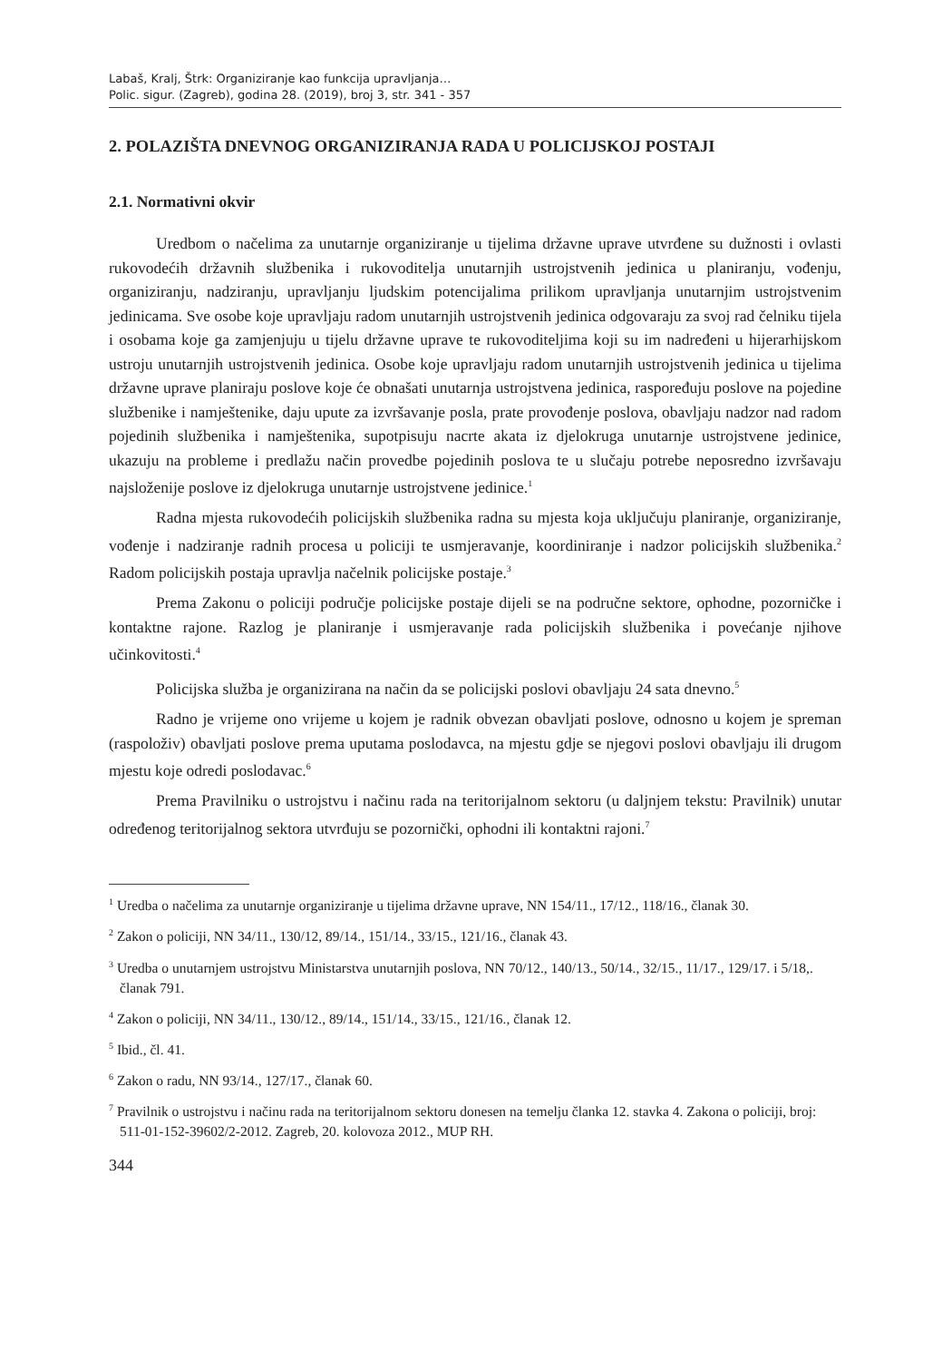Labaš, Kralj, Štrk: Organiziranje kao funkcija upravljanja…
Polic. sigur. (Zagreb), godina 28. (2019), broj 3, str. 341 - 357
2. POLAZIŠTA DNEVNOG ORGANIZIRANJA RADA U POLICIJSKOJ POSTAJI
2.1. Normativni okvir
Uredbom o načelima za unutarnje organiziranje u tijelima državne uprave utvrđene su dužnosti i ovlasti rukovodećih državnih službenika i rukovoditelja unutarnjih ustrojstvenih jedinica u planiranju, vođenju, organiziranju, nadziranju, upravljanju ljudskim potencijalima prilikom upravljanja unutarnjim ustrojstvenim jedinicama. Sve osobe koje upravljaju radom unutarnjih ustrojstvenih jedinica odgovaraju za svoj rad čelniku tijela i osobama koje ga zamjenjuju u tijelu državne uprave te rukovoditeljima koji su im nadređeni u hijerarhijskom ustroju unutarnjih ustrojstvenih jedinica. Osobe koje upravljaju radom unutarnjih ustrojstvenih jedinica u tijelima državne uprave planiraju poslove koje će obnašati unutarnja ustrojstvena jedinica, raspoređuju poslove na pojedine službenike i namještenike, daju upute za izvršavanje posla, prate provođenje poslova, obavljaju nadzor nad radom pojedinih službenika i namještenika, supotpisuju nacrte akata iz djelokruga unutarnje ustrojstvene jedinice, ukazuju na probleme i predlažu način provedbe pojedinih poslova te u slučaju potrebe neposredno izvršavaju najsloženije poslove iz djelokruga unutarnje ustrojstvene jedinice.<sup>1</sup>
Radna mjesta rukovodećih policijskih službenika radna su mjesta koja uključuju planiranje, organiziranje, vođenje i nadziranje radnih procesa u policiji te usmjeravanje, koordiniranje i nadzor policijskih službenika.<sup>2</sup> Radom policijskih postaja upravlja načelnik policijske postaje.<sup>3</sup>
Prema Zakonu o policiji područje policijske postaje dijeli se na područne sektore, ophodne, pozorničke i kontaktne rajone. Razlog je planiranje i usmjeravanje rada policijskih službenika i povećanje njihove učinkovitosti.<sup>4</sup>
Policijska služba je organizirana na način da se policijski poslovi obavljaju 24 sata dnevno.<sup>5</sup>
Radno je vrijeme ono vrijeme u kojem je radnik obvezan obavljati poslove, odnosno u kojem je spreman (raspoloživ) obavljati poslove prema uputama poslodavca, na mjestu gdje se njegovi poslovi obavljaju ili drugom mjestu koje odredi poslodavac.<sup>6</sup>
Prema Pravilniku o ustrojstvu i načinu rada na teritorijalnom sektoru (u daljnjem tekstu: Pravilnik) unutar određenog teritorijalnog sektora utvrđuju se pozornički, ophodni ili kontaktni rajoni.<sup>7</sup>
<sup>1</sup> Uredba o načelima za unutarnje organiziranje u tijelima državne uprave, NN 154/11., 17/12., 118/16., članak 30.
<sup>2</sup> Zakon o policiji, NN 34/11., 130/12, 89/14., 151/14., 33/15., 121/16., članak 43.
<sup>3</sup> Uredba o unutarnjem ustrojstvu Ministarstva unutarnjih poslova, NN 70/12., 140/13., 50/14., 32/15., 11/17., 129/17. i 5/18,. članak 791.
<sup>4</sup> Zakon o policiji, NN 34/11., 130/12., 89/14., 151/14., 33/15., 121/16., članak 12.
<sup>5</sup> Ibid., čl. 41.
<sup>6</sup> Zakon o radu, NN 93/14., 127/17., članak 60.
<sup>7</sup> Pravilnik o ustrojstvu i načinu rada na teritorijalnom sektoru donesen na temelju članka 12. stavka 4. Zakona o policiji, broj: 511-01-152-39602/2-2012. Zagreb, 20. kolovoza 2012., MUP RH.
344